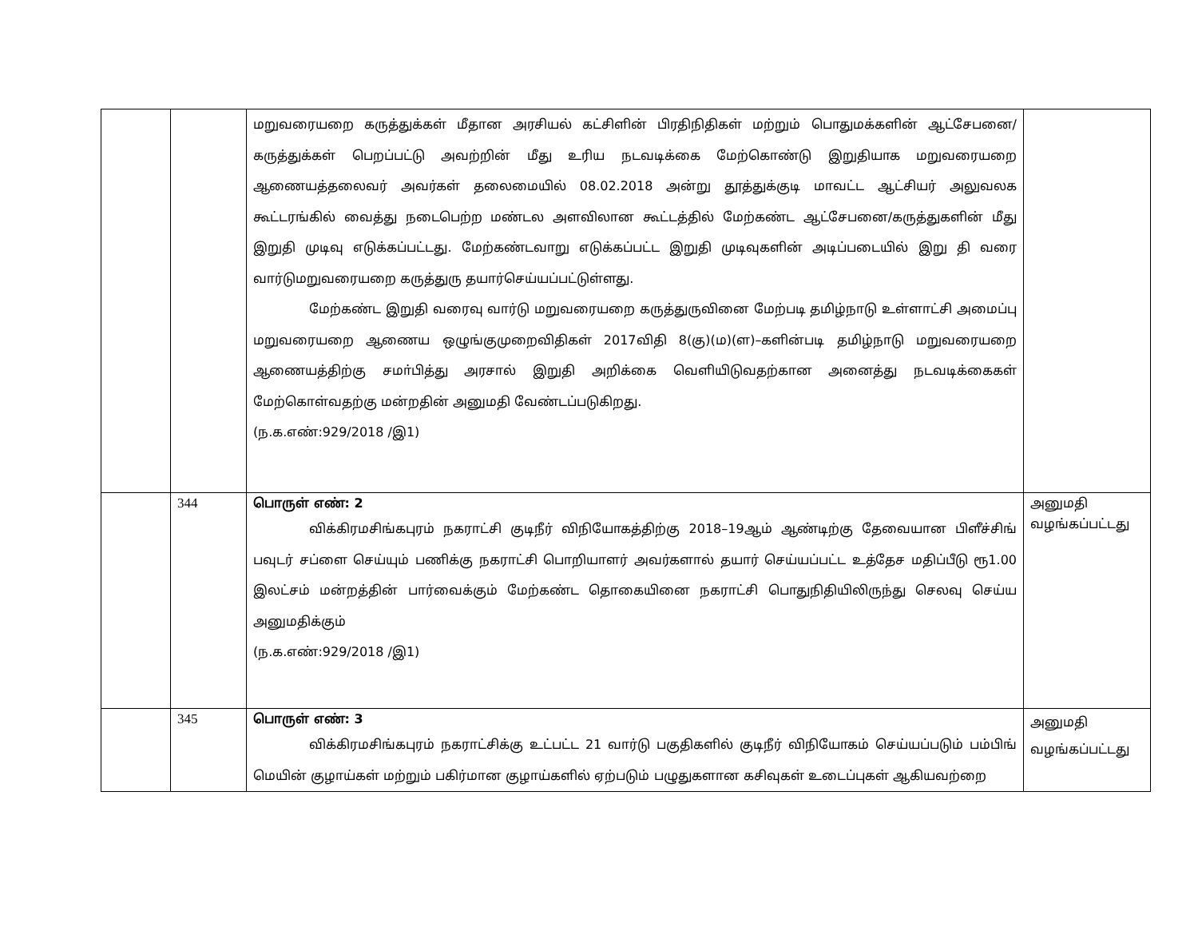| | | மறுவரையறை கருத்துக்கள் மீதான அரசியல் கட்சிளின் பிரதிநிதிகள் மற்றும் பொதுமக்களின் ஆட்சேபனை/கருத்துக்கள் பெறப்பட்டு அவற்றின் மீது உரிய நடவடிக்கை மேற்கொண்டு இறுதியாக மறுவரையறை ஆணையத்தலைவர் அவர்கள் தலைமையில் 08.02.2018 அன்று தூத்துக்குடி மாவட்ட ஆட்சியர் அலுவலக கூட்டரங்கில் வைத்து நடைபெற்ற மண்டல அளவிலான கூட்டத்தில் மேற்கண்ட ஆட்சேபனை/கருத்துகளின் மீது இறுதி முடிவு எடுக்கப்பட்டது. மேற்கண்டவாறு எடுக்கப்பட்ட இறுதி முடிவுகளின் அடிப்படையில் இறு தி வரை வார்டுமறுவரையறை கருத்துரு தயார்செய்யப்பட்டுள்ளது. மேற்கண்ட இறுதி வரைவு வார்டு மறுவரையறை கருத்துருவினை மேற்படி தமிழ்நாடு உள்ளாட்சி அமைப்பு மறுவரையறை ஆணைய ஒழுங்குமுறைவிதிகள் 2017விதி 8(கு)(ம)(ள)–களின்படி தமிழ்நாடு மறுவரையறை ஆணையத்திற்கு சமா்பித்து அரசால் இறுதி அறிக்கை வெளியிடுவதற்கான அனைத்து நடவடிக்கைகள் மேற்கொள்வதற்கு மன்றதின் அனுமதி வேண்டப்படுகிறது. (ந.க.எண்:929/2018 /இ1) | |
| | 344 | பொருள் எண்: 2 விக்கிரமசிங்கபுரம் நகராட்சி குடிநீர் விநியோகத்திற்கு 2018–19ஆம் ஆண்டிற்கு தேவையான பிளீச்சிங் பவுடர் சப்ளை செய்யும் பணிக்கு நகராட்சி பொறியாளர் அவர்களால் தயார் செய்யப்பட்ட உத்தேச மதிப்பீடு ரூ1.00 இலட்சம் மன்றத்தின் பார்வைக்கும் மேற்கண்ட தொகையினை நகராட்சி பொதுநிதியிலிருந்து செலவு செய்ய அனுமதிக்கும் (ந.க.எண்:929/2018 /இ1) | அனுமதி வழங்கப்பட்டது |
| | 345 | பொருள் எண்: 3 விக்கிரமசிங்கபுரம் நகராட்சிக்கு உட்பட்ட 21 வார்டு பகுதிகளில் குடிநீர் விநியோகம் செய்யப்படும் பம்பிங் மெயின் குழாய்கள் மற்றும் பகிர்மான குழாய்களில் ஏற்படும் பழுதுகளான கசிவுகள் உடைப்புகள் ஆகியவற்றை | அனுமதி வழங்கப்பட்டது |